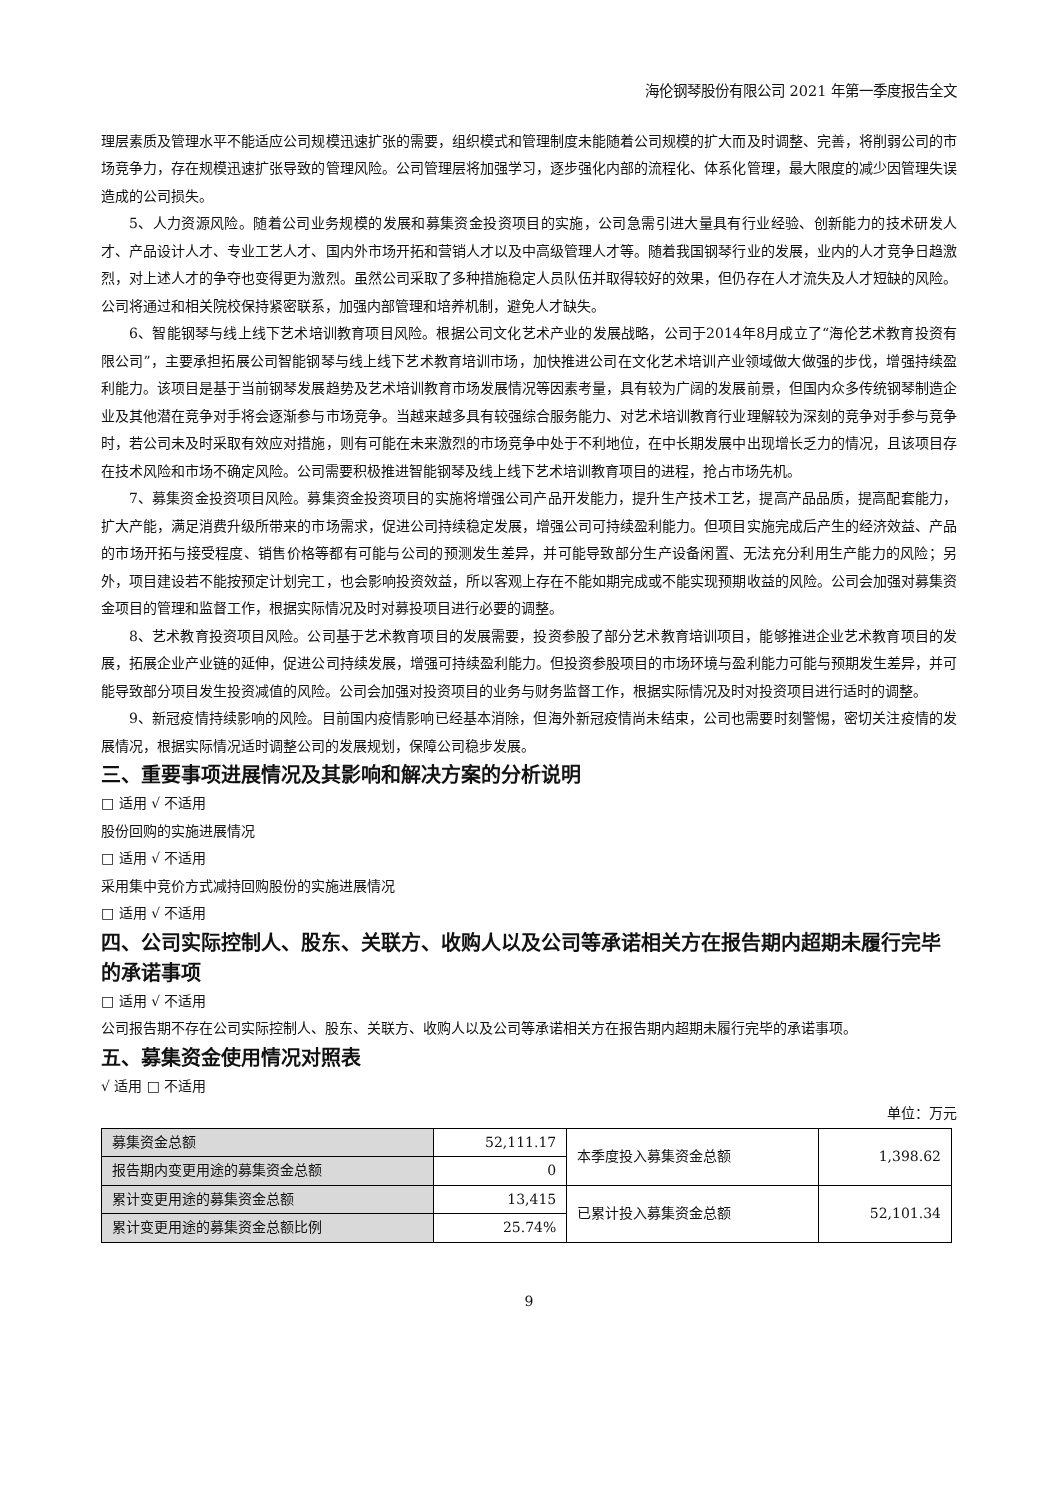海伦钢琴股份有限公司 2021 年第一季度报告全文
理层素质及管理水平不能适应公司规模迅速扩张的需要，组织模式和管理制度未能随着公司规模的扩大而及时调整、完善，将削弱公司的市场竞争力，存在规模迅速扩张导致的管理风险。公司管理层将加强学习，逐步强化内部的流程化、体系化管理，最大限度的减少因管理失误造成的公司损失。
5、人力资源风险。随着公司业务规模的发展和募集资金投资项目的实施，公司急需引进大量具有行业经验、创新能力的技术研发人才、产品设计人才、专业工艺人才、国内外市场开拓和营销人才以及中高级管理人才等。随着我国钢琴行业的发展，业内的人才竞争日趋激烈，对上述人才的争夺也变得更为激烈。虽然公司采取了多种措施稳定人员队伍并取得较好的效果，但仍存在人才流失及人才短缺的风险。公司将通过和相关院校保持紧密联系，加强内部管理和培养机制，避免人才缺失。
6、智能钢琴与线上线下艺术培训教育项目风险。根据公司文化艺术产业的发展战略，公司于2014年8月成立了“海伦艺术教育投资有限公司”，主要承担拓展公司智能钢琴与线上线下艺术教育培训市场，加快推进公司在文化艺术培训产业领域做大做强的步伐，增强持续盈利能力。该项目是基于当前钢琴发展趋势及艺术培训教育市场发展情况等因素考量，具有较为广阔的发展前景，但国内众多传统钢琴制造企业及其他潜在竞争对手将会逐渐参与市场竞争。当越来越多具有较强综合服务能力、对艺术培训教育行业理解较为深刻的竞争对手参与竞争时，若公司未及时采取有效应对措施，则有可能在未来激烈的市场竞争中处于不利地位，在中长期发展中出现增长乏力的情况，且该项目存在技术风险和市场不确定风险。公司需要积极推进智能钢琴及线上线下艺术培训教育项目的进程，抢占市场先机。
7、募集资金投资项目风险。募集资金投资项目的实施将增强公司产品开发能力，提升生产技术工艺，提高产品品质，提高配套能力，扩大产能，满足消费升级所带来的市场需求，促进公司持续稳定发展，增强公司可持续盈利能力。但项目实施完成后产生的经济效益、产品的市场开拓与接受程度、销售价格等都有可能与公司的预测发生差异，并可能导致部分生产设备闲置、无法充分利用生产能力的风险；另外，项目建设若不能按预定计划完工，也会影响投资效益，所以客观上存在不能如期完成或不能实现预期收益的风险。公司会加强对募集资金项目的管理和监督工作，根据实际情况及时对募投项目进行必要的调整。
8、艺术教育投资项目风险。公司基于艺术教育项目的发展需要，投资参股了部分艺术教育培训项目，能够推进企业艺术教育项目的发展，拓展企业产业链的延伸，促进公司持续发展，增强可持续盈利能力。但投资参股项目的市场环境与盈利能力可能与预期发生差异，并可能导致部分项目发生投资减值的风险。公司会加强对投资项目的业务与财务监督工作，根据实际情况及时对投资项目进行适时的调整。
9、新冠疫情持续影响的风险。目前国内疫情影响已经基本消除，但海外新冠疫情尚未结束，公司也需要时刻警惕，密切关注疫情的发展情况，根据实际情况适时调整公司的发展规划，保障公司稳步发展。
三、重要事项进展情况及其影响和解决方案的分析说明
□ 适用 √ 不适用
股份回购的实施进展情况
□ 适用 √ 不适用
采用集中竞价方式减持回购股份的实施进展情况
□ 适用 √ 不适用
四、公司实际控制人、股东、关联方、收购人以及公司等承诺相关方在报告期内超期未履行完毕的承诺事项
□ 适用 √ 不适用
公司报告期不存在公司实际控制人、股东、关联方、收购人以及公司等承诺相关方在报告期内超期未履行完毕的承诺事项。
五、募集资金使用情况对照表
√ 适用 □ 不适用
单位：万元
| 募集资金总额 | 52,111.17 | 本季度投入募集资金总额 | 1,398.62 |
| 报告期内变更用途的募集资金总额 | 0 | | |
| 累计变更用途的募集资金总额 | 13,415 | 已累计投入募集资金总额 | 52,101.34 |
| 累计变更用途的募集资金总额比例 | 25.74% | | |
9